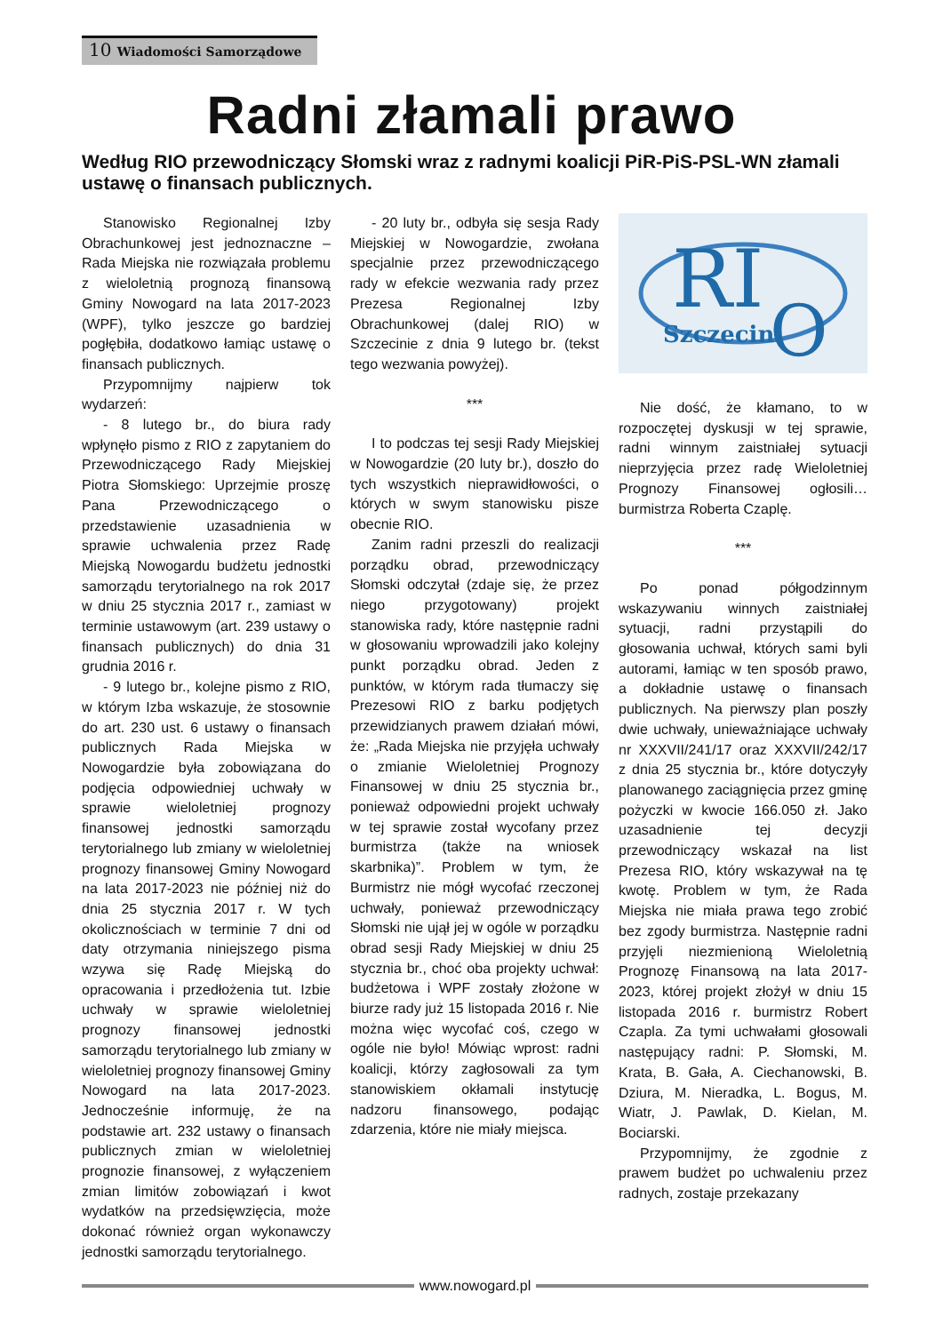10 Wiadomości Samorządowe
Radni złamali prawo
Według RIO przewodniczący Słomski wraz z radnymi koalicji PiR-PiS-PSL-WN złamali ustawę o finansach publicznych.
Stanowisko Regionalnej Izby Obrachunkowej jest jednoznaczne – Rada Miejska nie rozwiązała problemu z wieloletnią prognozą finansową Gminy Nowogard na lata 2017-2023 (WPF), tylko jeszcze go bardziej pogłębiła, dodatkowo łamiąc ustawę o finansach publicznych.
Przypomnijmy najpierw tok wydarzeń:
- 8 lutego br., do biura rady wpłynęło pismo z RIO z zapytaniem do Przewodniczącego Rady Miejskiej Piotra Słomskiego: Uprzejmie proszę Pana Przewodniczącego o przedstawienie uzasadnienia w sprawie uchwalenia przez Radę Miejską Nowogardu budżetu jednostki samorządu terytorialnego na rok 2017 w dniu 25 stycznia 2017 r., zamiast w terminie ustawowym (art. 239 ustawy o finansach publicznych) do dnia 31 grudnia 2016 r.
- 9 lutego br., kolejne pismo z RIO, w którym Izba wskazuje, że stosownie do art. 230 ust. 6 ustawy o finansach publicznych Rada Miejska w Nowogardzie była zobowiązana do podjęcia odpowiedniej uchwały w sprawie wieloletniej prognozy finansowej jednostki samorządu terytorialnego lub zmiany w wieloletniej prognozy finansowej Gminy Nowogard na lata 2017-2023 nie później niż do dnia 25 stycznia 2017 r. W tych okolicznościach w terminie 7 dni od daty otrzymania niniejszego pisma wzywa się Radę Miejską do opracowania i przedłożenia tut. Izbie uchwały w sprawie wieloletniej prognozy finansowej jednostki samorządu terytorialnego lub zmiany w wieloletniej prognozy finansowej Gminy Nowogard na lata 2017-2023. Jednocześnie informuję, że na podstawie art. 232 ustawy o finansach publicznych zmian w wieloletniej prognozie finansowej, z wyłączeniem zmian limitów zobowiązań i kwot wydatków na przedsięwzięcia, może dokonać również organ wykonawczy jednostki samorządu terytorialnego.
- 20 luty br., odbyła się sesja Rady Miejskiej w Nowogardzie, zwołana specjalnie przez przewodniczącego rady w efekcie wezwania rady przez Prezesa Regionalnej Izby Obrachunkowej (dalej RIO) w Szczecinie z dnia 9 lutego br. (tekst tego wezwania powyżej).
***
I to podczas tej sesji Rady Miejskiej w Nowogardzie (20 luty br.), doszło do tych wszystkich nieprawidłowości, o których w swym stanowisku pisze obecnie RIO.
Zanim radni przeszli do realizacji porządku obrad, przewodniczący Słomski odczytał (zdaje się, że przez niego przygotowany) projekt stanowiska rady, które następnie radni w głosowaniu wprowadzili jako kolejny punkt porządku obrad. Jeden z punktów, w którym rada tłumaczy się Prezesowi RIO z barku podjętych przewidzianych prawem działań mówi, że: „Rada Miejska nie przyjęła uchwały o zmianie Wieloletniej Prognozy Finansowej w dniu 25 stycznia br., ponieważ odpowiedni projekt uchwały w tej sprawie został wycofany przez burmistrza (także na wniosek skarbnika)”. Problem w tym, że Burmistrz nie mógł wycofać rzeczonej uchwały, ponieważ przewodniczący Słomski nie ujął jej w ogóle w porządku obrad sesji Rady Miejskiej w dniu 25 stycznia br., choć oba projekty uchwał: budżetowa i WPF zostały złożone w biurze rady już 15 listopada 2016 r. Nie można więc wycofać coś, czego w ogóle nie było! Mówiąc wprost: radni koalicji, którzy zagłosowali za tym stanowiskiem okłamali instytucję nadzoru finansowego, podając zdarzenia, które nie miały miejsca.
RI
O
Szczecin
Nie dość, że kłamano, to w rozpoczętej dyskusji w tej sprawie, radni winnym zaistniałej sytuacji nieprzyjęcia przez radę Wieloletniej Prognozy Finansowej ogłosili… burmistrza Roberta Czaplę.
***
Po ponad półgodzinnym wskazywaniu winnych zaistniałej sytuacji, radni przystąpili do głosowania uchwał, których sami byli autorami, łamiąc w ten sposób prawo, a dokładnie ustawę o finansach publicznych. Na pierwszy plan poszły dwie uchwały, unieważniające uchwały nr XXXVII/241/17 oraz XXXVII/242/17 z dnia 25 stycznia br., które dotyczyły planowanego zaciągnięcia przez gminę pożyczki w kwocie 166.050 zł. Jako uzasadnienie tej decyzji przewodniczący wskazał na list Prezesa RIO, który wskazywał na tę kwotę. Problem w tym, że Rada Miejska nie miała prawa tego zrobić bez zgody burmistrza. Następnie radni przyjęli niezmienioną Wieloletnią Prognozę Finansową na lata 2017-2023, której projekt złożył w dniu 15 listopada 2016 r. burmistrz Robert Czapla. Za tymi uchwałami głosowali następujący radni: P. Słomski, M. Krata, B. Gała, A. Ciechanowski, B. Dziura, M. Nieradka, L. Bogus, M. Wiatr, J. Pawlak, D. Kielan, M. Bociarski.
Przypomnijmy, że zgodnie z prawem budżet po uchwaleniu przez radnych, zostaje przekazany
www.nowogard.pl